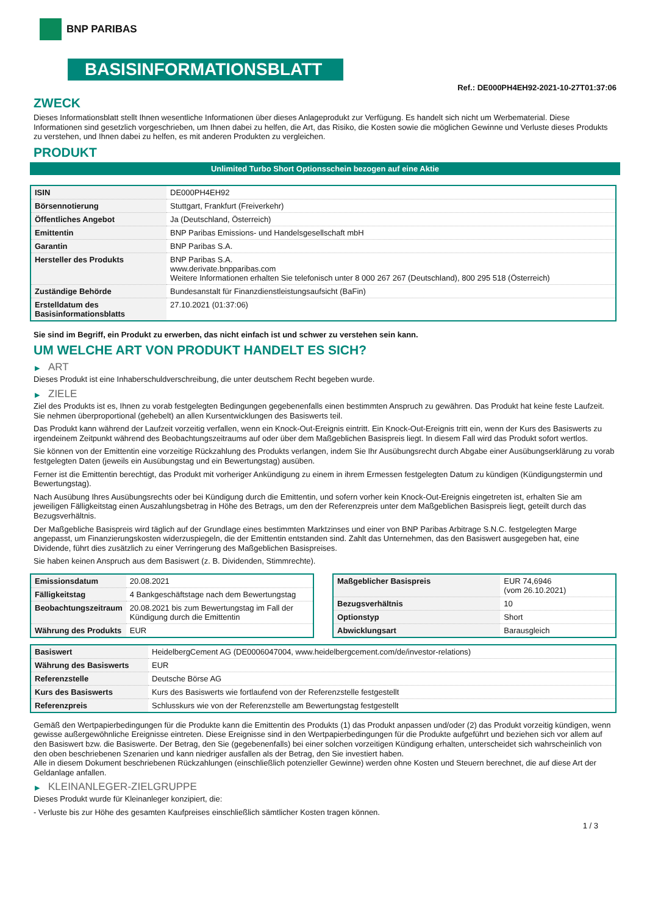BNP PARIBAS
BASISINFORMATIONSBLATT
Ref.: DE000PH4EH92-2021-10-27T01:37:06
ZWECK
Dieses Informationsblatt stellt Ihnen wesentliche Informationen über dieses Anlageprodukt zur Verfügung. Es handelt sich nicht um Werbematerial. Diese Informationen sind gesetzlich vorgeschrieben, um Ihnen dabei zu helfen, die Art, das Risiko, die Kosten sowie die möglichen Gewinne und Verluste dieses Produkts zu verstehen, und Ihnen dabei zu helfen, es mit anderen Produkten zu vergleichen.
PRODUKT
Unlimited Turbo Short Optionsschein bezogen auf eine Aktie
| ISIN | DE000PH4EH92 |
| Börsennotierung | Stuttgart, Frankfurt (Freiverkehr) |
| Öffentliches Angebot | Ja (Deutschland, Österreich) |
| Emittentin | BNP Paribas Emissions- und Handelsgesellschaft mbH |
| Garantin | BNP Paribas S.A. |
| Hersteller des Produkts | BNP Paribas S.A. www.derivate.bnpparibas.com Weitere Informationen erhalten Sie telefonisch unter 8 000 267 267 (Deutschland), 800 295 518 (Österreich) |
| Zuständige Behörde | Bundesanstalt für Finanzdienstleistungsaufsicht (BaFin) |
| Erstelldatum des Basisinformationsblatts | 27.10.2021 (01:37:06) |
Sie sind im Begriff, ein Produkt zu erwerben, das nicht einfach ist und schwer zu verstehen sein kann.
UM WELCHE ART VON PRODUKT HANDELT ES SICH?
▶ ART
Dieses Produkt ist eine Inhaberschuldverschreibung, die unter deutschem Recht begeben wurde.
▶ ZIELE
Ziel des Produkts ist es, Ihnen zu vorab festgelegten Bedingungen gegebenenfalls einen bestimmten Anspruch zu gewähren. Das Produkt hat keine feste Laufzeit. Sie nehmen überproportional (gehebelt) an allen Kursentwicklungen des Basiswerts teil.
Das Produkt kann während der Laufzeit vorzeitig verfallen, wenn ein Knock-Out-Ereignis eintritt. Ein Knock-Out-Ereignis tritt ein, wenn der Kurs des Basiswerts zu irgendeinem Zeitpunkt während des Beobachtungszeitraums auf oder über dem Maßgeblichen Basispreis liegt. In diesem Fall wird das Produkt sofort wertlos.
Sie können von der Emittentin eine vorzeitige Rückzahlung des Produkts verlangen, indem Sie Ihr Ausübungsrecht durch Abgabe einer Ausübungserklärung zu vorab festgelegten Daten (jeweils ein Ausübungstag und ein Bewertungstag) ausüben.
Ferner ist die Emittentin berechtigt, das Produkt mit vorheriger Ankündigung zu einem in ihrem Ermessen festgelegten Datum zu kündigen (Kündigungstermin und Bewertungstag).
Nach Ausübung Ihres Ausübungsrechts oder bei Kündigung durch die Emittentin, und sofern vorher kein Knock-Out-Ereignis eingetreten ist, erhalten Sie am jeweiligen Fälligkeitstag einen Auszahlungsbetrag in Höhe des Betrags, um den der Referenzpreis unter dem Maßgeblichen Basispreis liegt, geteilt durch das Bezugsverhältnis.
Der Maßgebliche Basispreis wird täglich auf der Grundlage eines bestimmten Marktzinses und einer von BNP Paribas Arbitrage S.N.C. festgelegten Marge angepasst, um Finanzierungskosten widerzuspiegeln, die der Emittentin entstanden sind. Zahlt das Unternehmen, das den Basiswert ausgegeben hat, eine Dividende, führt dies zusätzlich zu einer Verringerung des Maßgeblichen Basispreises.
Sie haben keinen Anspruch aus dem Basiswert (z. B. Dividenden, Stimmrechte).
| Emissionsdatum | 20.08.2021 |
| Fälligkeitstag | 4 Bankgeschäftstage nach dem Bewertungstag |
| Beobachtungszeitraum | 20.08.2021 bis zum Bewertungstag im Fall der Kündigung durch die Emittentin |
| Währung des Produkts | EUR |
| Maßgeblicher Basispreis | EUR 74,6946 (vom 26.10.2021) |
| Bezugsverhältnis | 10 |
| Optionstyp | Short |
| Abwicklungsart | Barausgleich |
| Basiswert | HeidelbergCement AG (DE0006047004, www.heidelbergcement.com/de/investor-relations) |
| Währung des Basiswerts | EUR |
| Referenzstelle | Deutsche Börse AG |
| Kurs des Basiswerts | Kurs des Basiswerts wie fortlaufend von der Referenzstelle festgestellt |
| Referenzpreis | Schlusskurs wie von der Referenzstelle am Bewertungstag festgestellt |
Gemäß den Wertpapierbedingungen für die Produkte kann die Emittentin des Produkts (1) das Produkt anpassen und/oder (2) das Produkt vorzeitig kündigen, wenn gewisse außergewöhnliche Ereignisse eintreten. Diese Ereignisse sind in den Wertpapierbedingungen für die Produkte aufgeführt und beziehen sich vor allem auf den Basiswert bzw. die Basiswerte. Der Betrag, den Sie (gegebenenfalls) bei einer solchen vorzeitigen Kündigung erhalten, unterscheidet sich wahrscheinlich von den oben beschriebenen Szenarien und kann niedriger ausfallen als der Betrag, den Sie investiert haben.
Alle in diesem Dokument beschriebenen Rückzahlungen (einschließlich potenzieller Gewinne) werden ohne Kosten und Steuern berechnet, die auf diese Art der Geldanlage anfallen.
▶ KLEINANLEGER-ZIELGRUPPE
Dieses Produkt wurde für Kleinanleger konzipiert, die:
- Verluste bis zur Höhe des gesamten Kaufpreises einschließlich sämtlicher Kosten tragen können.
1 / 3